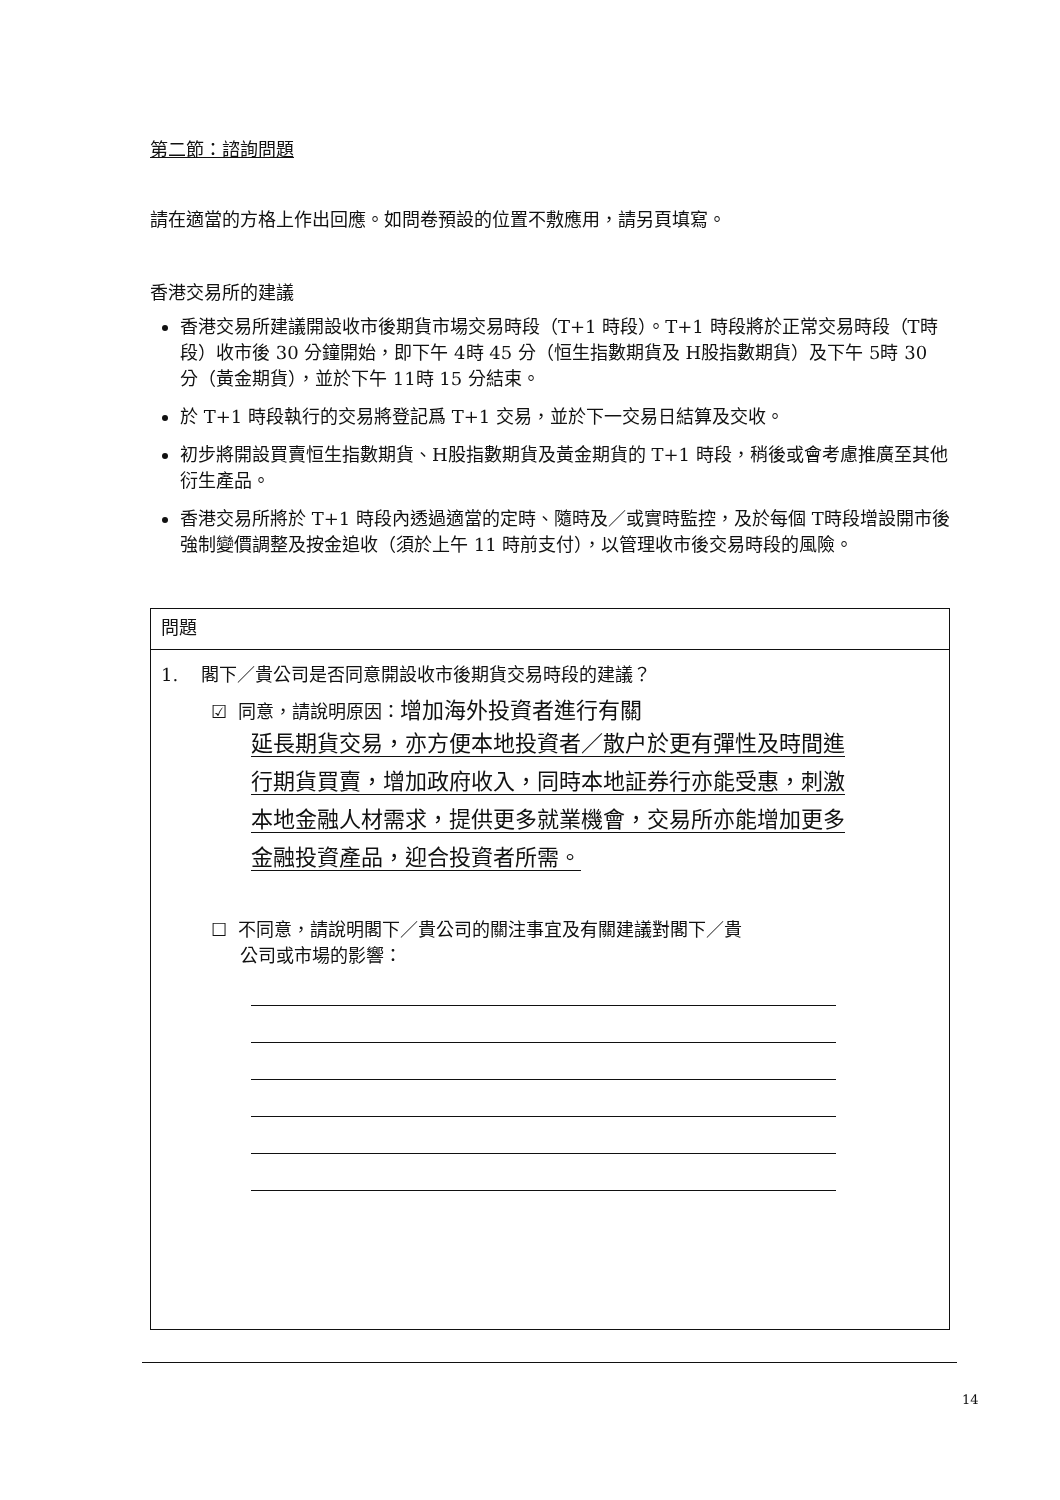第二節：諮詢問題
請在適當的方格上作出回應。如問卷預設的位置不敷應用，請另頁填寫。
香港交易所的建議
香港交易所建議開設收市後期貨市場交易時段（T+1 時段）。T+1 時段將於正常交易時段（T時段）收市後 30 分鐘開始，即下午 4時 45 分（恒生指數期貨及 H股指數期貨）及下午 5時 30 分（黃金期貨），並於下午 11時 15 分結束。
於 T+1 時段執行的交易將登記爲 T+1 交易，並於下一交易日結算及交收。
初步將開設買賣恒生指數期貨、H股指數期貨及黃金期貨的 T+1 時段，稍後或會考慮推廣至其他衍生產品。
香港交易所將於 T+1 時段內透過適當的定時、隨時及／或實時監控，及於每個 T時段增設開市後強制變價調整及按金追收（須於上午 11 時前支付），以管理收市後交易時段的風險。
問題
1. 閣下／貴公司是否同意開設收市後期貨交易時段的建議？
☑ 同意，請說明原因：增加海外投資者進行有關
延長期貨交易，亦方便本地投資者／散户於更有彈性及時間進行期貨買賣，增加政府收入，同時本地証券行亦能受惠，刺激本地金融人材需求，提供更多就業機會，交易所亦能增加更多金融投資產品，迎合投資者所需。
☐ 不同意，請說明閣下／貴公司的關注事宜及有關建議對閣下／貴
公司或市場的影響：
14